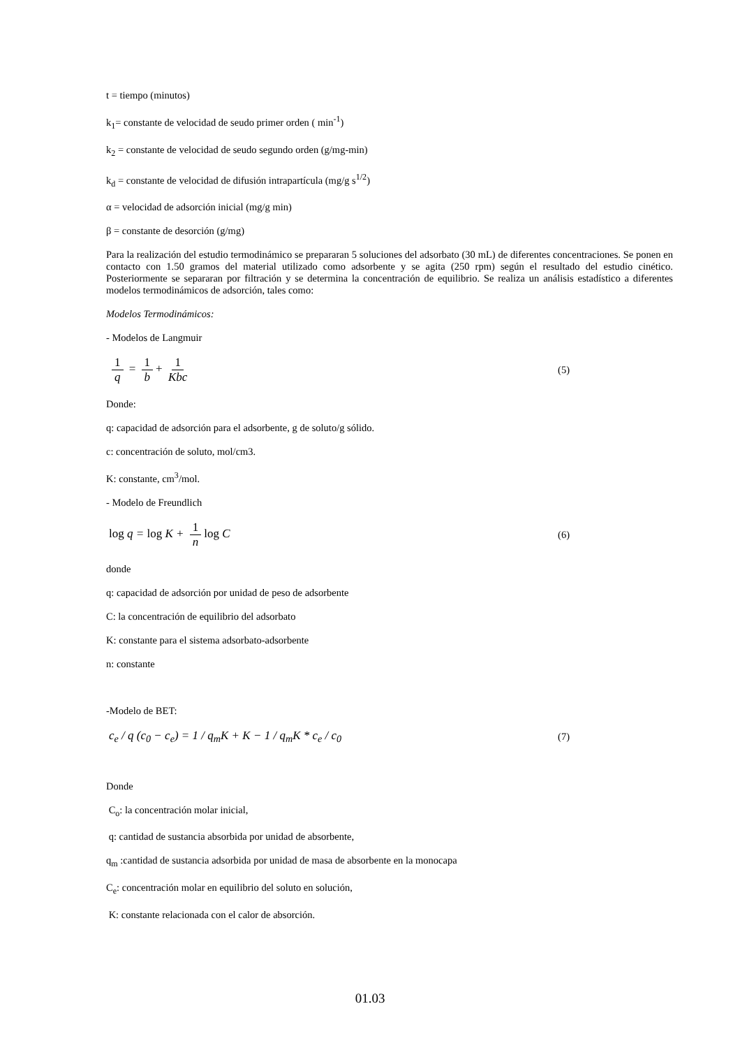t = tiempo (minutos)
k<sub>1</sub>= constante de velocidad de seudo primer orden ( min<sup>-1</sup>)
k<sub>2</sub> = constante de velocidad de seudo segundo orden (g/mg-min)
k<sub>d</sub> = constante de velocidad de difusión intrapartícula (mg/g s<sup>1/2</sup>)
α = velocidad de adsorción inicial (mg/g min)
β = constante de desorción (g/mg)
Para la realización del estudio termodinámico se prepararan 5 soluciones del adsorbato (30 mL) de diferentes concentraciones. Se ponen en contacto con 1.50 gramos del material utilizado como adsorbente y se agita (250 rpm) según el resultado del estudio cinético. Posteriormente se separaran por filtración y se determina la concentración de equilibrio. Se realiza un análisis estadístico a diferentes modelos termodinámicos de adsorción, tales como:
Modelos Termodinámicos:
- Modelos de Langmuir
1 q = 1 b + 1 Kbc (5)
Donde:
q: capacidad de adsorción para el adsorbente, g de soluto/g sólido.
c: concentración de soluto, mol/cm3.
K: constante, cm<sup>3</sup>/mol.
- Modelo de Freundlich
log q = log K + 1 n log C (6)
donde
q: capacidad de adsorción por unidad de peso de adsorbente
C: la concentración de equilibrio del adsorbato
K: constante para el sistema adsorbato-adsorbente
n: constante
-Modelo de BET:
c<sub>e</sub> / q (c<sub>0</sub> − c<sub>e</sub>) = 1 / q<sub>m</sub>K + K − 1 / q<sub>m</sub>K * c<sub>e</sub> / c<sub>0</sub> (7)
Donde
C<sub>o</sub>: la concentración molar inicial,
q: cantidad de sustancia absorbida por unidad de absorbente,
q<sub>m</sub> :cantidad de sustancia adsorbida por unidad de masa de absorbente en la monocapa
C<sub>e</sub>: concentración molar en equilibrio del soluto en solución,
K: constante relacionada con el calor de absorción.
01.03